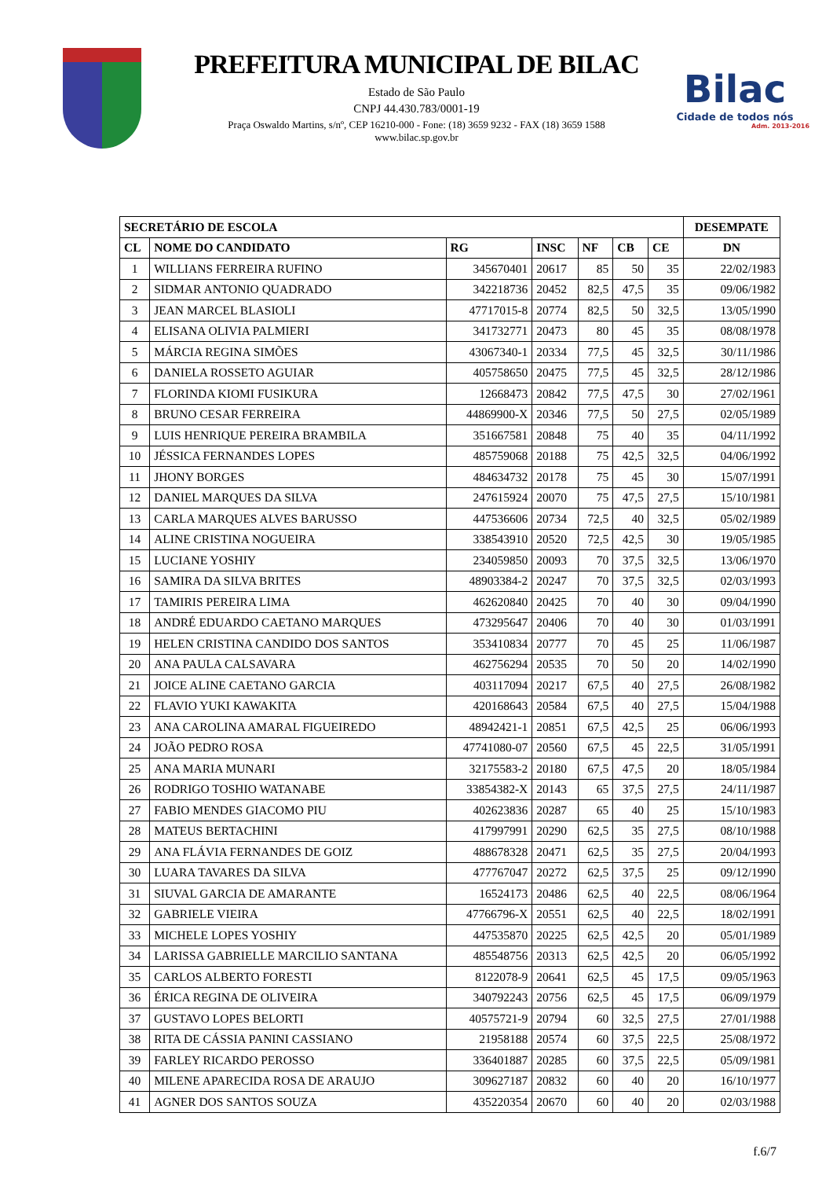PREFEITURA MUNICIPAL DE BILAC
Estado de São Paulo
CNPJ 44.430.783/0001-19
Praça Oswaldo Martins, s/nº, CEP 16210-000 - Fone: (18) 3659 9232 - FAX (18) 3659 1588
www.bilac.sp.gov.br
Bilac
Cidade de todos nós
Adm. 2013-2016
| SECRETÁRIO DE ESCOLA | | | | | | | DESEMPATE |
| --- | --- | --- | --- | --- | --- | --- | --- |
| CL | NOME DO CANDIDATO | RG | INSC | NF | CB | CE | DN |
| 1 | WILLIANS FERREIRA RUFINO | 345670401 | 20617 | 85 | 50 | 35 | 22/02/1983 |
| 2 | SIDMAR ANTONIO QUADRADO | 342218736 | 20452 | 82,5 | 47,5 | 35 | 09/06/1982 |
| 3 | JEAN MARCEL BLASIOLI | 47717015-8 | 20774 | 82,5 | 50 | 32,5 | 13/05/1990 |
| 4 | ELISANA OLIVIA PALMIERI | 341732771 | 20473 | 80 | 45 | 35 | 08/08/1978 |
| 5 | MÁRCIA REGINA SIMÕES | 43067340-1 | 20334 | 77,5 | 45 | 32,5 | 30/11/1986 |
| 6 | DANIELA ROSSETO AGUIAR | 405758650 | 20475 | 77,5 | 45 | 32,5 | 28/12/1986 |
| 7 | FLORINDA KIOMI FUSIKURA | 12668473 | 20842 | 77,5 | 47,5 | 30 | 27/02/1961 |
| 8 | BRUNO CESAR FERREIRA | 44869900-X | 20346 | 77,5 | 50 | 27,5 | 02/05/1989 |
| 9 | LUIS HENRIQUE PEREIRA BRAMBILA | 351667581 | 20848 | 75 | 40 | 35 | 04/11/1992 |
| 10 | JÉSSICA FERNANDES LOPES | 485759068 | 20188 | 75 | 42,5 | 32,5 | 04/06/1992 |
| 11 | JHONY BORGES | 484634732 | 20178 | 75 | 45 | 30 | 15/07/1991 |
| 12 | DANIEL MARQUES DA SILVA | 247615924 | 20070 | 75 | 47,5 | 27,5 | 15/10/1981 |
| 13 | CARLA MARQUES ALVES BARUSSO | 447536606 | 20734 | 72,5 | 40 | 32,5 | 05/02/1989 |
| 14 | ALINE CRISTINA NOGUEIRA | 338543910 | 20520 | 72,5 | 42,5 | 30 | 19/05/1985 |
| 15 | LUCIANE YOSHIY | 234059850 | 20093 | 70 | 37,5 | 32,5 | 13/06/1970 |
| 16 | SAMIRA DA SILVA BRITES | 48903384-2 | 20247 | 70 | 37,5 | 32,5 | 02/03/1993 |
| 17 | TAMIRIS PEREIRA LIMA | 462620840 | 20425 | 70 | 40 | 30 | 09/04/1990 |
| 18 | ANDRÉ EDUARDO CAETANO MARQUES | 473295647 | 20406 | 70 | 40 | 30 | 01/03/1991 |
| 19 | HELEN CRISTINA CANDIDO DOS SANTOS | 353410834 | 20777 | 70 | 45 | 25 | 11/06/1987 |
| 20 | ANA PAULA CALSAVARA | 462756294 | 20535 | 70 | 50 | 20 | 14/02/1990 |
| 21 | JOICE ALINE CAETANO GARCIA | 403117094 | 20217 | 67,5 | 40 | 27,5 | 26/08/1982 |
| 22 | FLAVIO YUKI KAWAKITA | 420168643 | 20584 | 67,5 | 40 | 27,5 | 15/04/1988 |
| 23 | ANA CAROLINA AMARAL FIGUEIREDO | 48942421-1 | 20851 | 67,5 | 42,5 | 25 | 06/06/1993 |
| 24 | JOÃO PEDRO ROSA | 47741080-07 | 20560 | 67,5 | 45 | 22,5 | 31/05/1991 |
| 25 | ANA MARIA MUNARI | 32175583-2 | 20180 | 67,5 | 47,5 | 20 | 18/05/1984 |
| 26 | RODRIGO TOSHIO WATANABE | 33854382-X | 20143 | 65 | 37,5 | 27,5 | 24/11/1987 |
| 27 | FABIO MENDES GIACOMO PIU | 402623836 | 20287 | 65 | 40 | 25 | 15/10/1983 |
| 28 | MATEUS BERTACHINI | 417997991 | 20290 | 62,5 | 35 | 27,5 | 08/10/1988 |
| 29 | ANA FLÁVIA FERNANDES DE GOIZ | 488678328 | 20471 | 62,5 | 35 | 27,5 | 20/04/1993 |
| 30 | LUARA TAVARES DA SILVA | 477767047 | 20272 | 62,5 | 37,5 | 25 | 09/12/1990 |
| 31 | SIUVAL GARCIA DE AMARANTE | 16524173 | 20486 | 62,5 | 40 | 22,5 | 08/06/1964 |
| 32 | GABRIELE VIEIRA | 47766796-X | 20551 | 62,5 | 40 | 22,5 | 18/02/1991 |
| 33 | MICHELE LOPES YOSHIY | 447535870 | 20225 | 62,5 | 42,5 | 20 | 05/01/1989 |
| 34 | LARISSA GABRIELLE MARCILIO SANTANA | 485548756 | 20313 | 62,5 | 42,5 | 20 | 06/05/1992 |
| 35 | CARLOS ALBERTO FORESTI | 8122078-9 | 20641 | 62,5 | 45 | 17,5 | 09/05/1963 |
| 36 | ÉRICA REGINA DE OLIVEIRA | 340792243 | 20756 | 62,5 | 45 | 17,5 | 06/09/1979 |
| 37 | GUSTAVO LOPES BELORTI | 40575721-9 | 20794 | 60 | 32,5 | 27,5 | 27/01/1988 |
| 38 | RITA DE CÁSSIA PANINI CASSIANO | 21958188 | 20574 | 60 | 37,5 | 22,5 | 25/08/1972 |
| 39 | FARLEY RICARDO PEROSSO | 336401887 | 20285 | 60 | 37,5 | 22,5 | 05/09/1981 |
| 40 | MILENE APARECIDA ROSA DE ARAUJO | 309627187 | 20832 | 60 | 40 | 20 | 16/10/1977 |
| 41 | AGNER DOS SANTOS SOUZA | 435220354 | 20670 | 60 | 40 | 20 | 02/03/1988 |
f.6/7